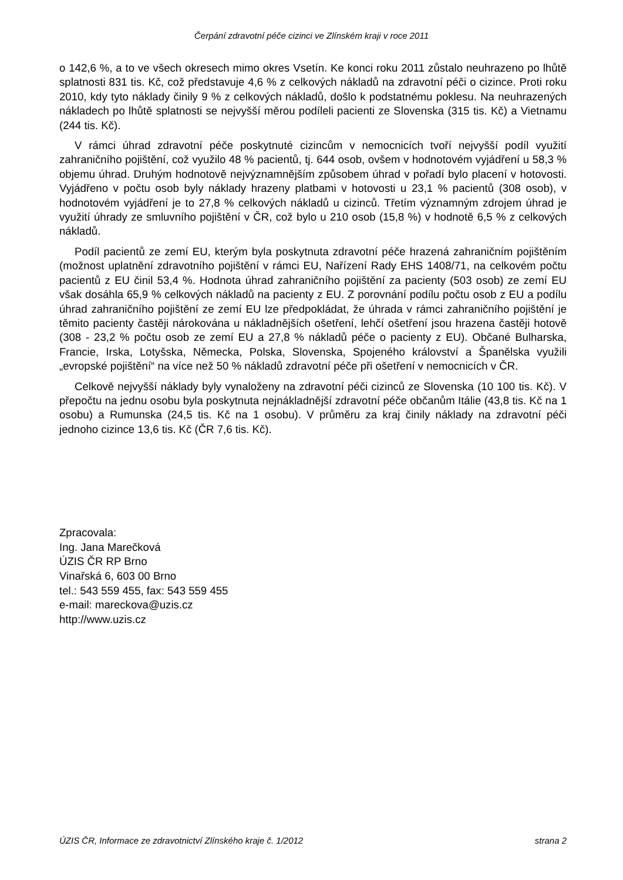Čerpání zdravotní péče cizinci ve Zlínském kraji v roce 2011
o 142,6 %, a to ve všech okresech mimo okres Vsetín. Ke konci roku 2011 zůstalo neuhrazeno po lhůtě splatnosti 831 tis. Kč, což představuje 4,6 % z celkových nákladů na zdravotní péči o cizince. Proti roku 2010, kdy tyto náklady činily 9 % z celkových nákladů, došlo k podstatnému poklesu. Na neuhrazených nákladech po lhůtě splatnosti se nejvyšší měrou podíleli pacienti ze Slovenska (315 tis. Kč) a Vietnamu (244 tis. Kč).
V rámci úhrad zdravotní péče poskytnuté cizincům v nemocnicích tvoří nejvyšší podíl využití zahraničního pojištění, což využilo 48 % pacientů, tj. 644 osob, ovšem v hodnotovém vyjádření u 58,3 % objemu úhrad. Druhým hodnotově nejvýznamnějším způsobem úhrad v pořadí bylo placení v hotovosti. Vyjádřeno v počtu osob byly náklady hrazeny platbami v hotovosti u 23,1 % pacientů (308 osob), v hodnotovém vyjádření je to 27,8 % celkových nákladů u cizinců. Třetím významným zdrojem úhrad je využití úhrady ze smluvního pojištění v ČR, což bylo u 210 osob (15,8 %) v hodnotě 6,5 % z celkových nákladů.
Podíl pacientů ze zemí EU, kterým byla poskytnuta zdravotní péče hrazená zahraničním pojištěním (možnost uplatnění zdravotního pojištění v rámci EU, Nařízení Rady EHS 1408/71, na celkovém počtu pacientů z EU činil 53,4 %. Hodnota úhrad zahraničního pojištění za pacienty (503 osob) ze zemí EU však dosáhla 65,9 % celkových nákladů na pacienty z EU. Z porovnání podílu počtu osob z EU a podílu úhrad zahraničního pojištění ze zemí EU lze předpokládat, že úhrada v rámci zahraničního pojištění je těmito pacienty častěji nárokována u nákladnějších ošetření, lehčí ošetření jsou hrazena častěji hotově (308 - 23,2 % počtu osob ze zemí EU a 27,8 % nákladů péče o pacienty z EU). Občané Bulharska, Francie, Irska, Lotyšska, Německa, Polska, Slovenska, Spojeného království a Španělska využili „evropské pojištění“ na více než 50 % nákladů zdravotní péče při ošetření v nemocnicích v ČR.
Celkově nejvyšší náklady byly vynaloženy na zdravotní péči cizinců ze Slovenska (10 100 tis. Kč). V přepočtu na jednu osobu byla poskytnuta nejnákladnější zdravotní péče občanům Itálie (43,8 tis. Kč na 1 osobu) a Rumunska (24,5 tis. Kč na 1 osobu). V průměru za kraj činily náklady na zdravotní péči jednoho cizince 13,6 tis. Kč (ČR 7,6 tis. Kč).
Zpracovala:
Ing. Jana Marečková
ÚZIS ČR RP Brno
Vinařská 6, 603 00 Brno
tel.: 543 559 455, fax: 543 559 455
e-mail: mareckova@uzis.cz
http://www.uzis.cz
ÚZIS ČR, Informace ze zdravotnictví Zlínského kraje č. 1/2012 strana 2